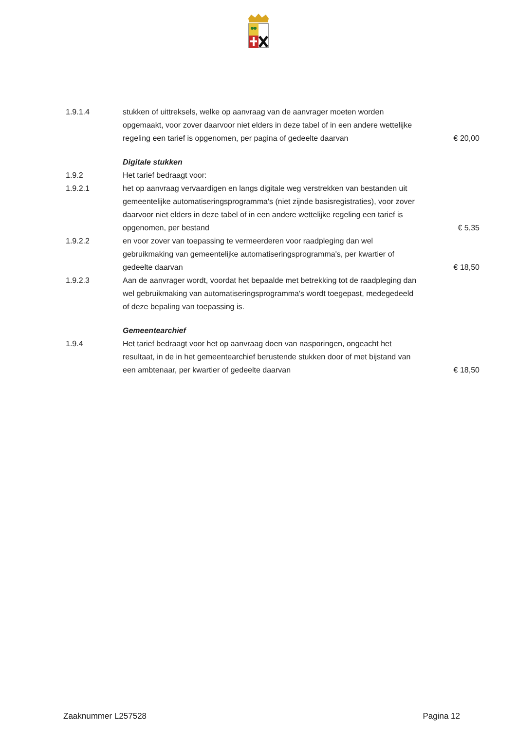1.9.1.4 stukken of uittreksels, welke op aanvraag van de aanvrager moeten worden opgemaakt, voor zover daarvoor niet elders in deze tabel of in een andere wettelijke regeling een tarief is opgenomen, per pagina of gedeelte daarvan
€ 20,00
Digitale stukken
1.9.2 Het tarief bedraagt voor:
1.9.2.1 het op aanvraag vervaardigen en langs digitale weg verstrekken van bestanden uit gemeentelijke automatiseringsprogramma's (niet zijnde basisregistraties), voor zover daarvoor niet elders in deze tabel of in een andere wettelijke regeling een tarief is opgenomen, per bestand
€ 5,35
1.9.2.2 en voor zover van toepassing te vermeerderen voor raadpleging dan wel gebruikmaking van gemeentelijke automatiseringsprogramma's, per kwartier of gedeelte daarvan
€ 18,50
1.9.2.3 Aan de aanvrager wordt, voordat het bepaalde met betrekking tot de raadpleging dan wel gebruikmaking van automatiseringsprogramma's wordt toegepast, medegedeeld of deze bepaling van toepassing is.
Gemeentearchief
1.9.4 Het tarief bedraagt voor het op aanvraag doen van nasporingen, ongeacht het resultaat, in de in het gemeentearchief berustende stukken door of met bijstand van een ambtenaar, per kwartier of gedeelte daarvan
€ 18,50
Zaaknummer L257528 Pagina 12